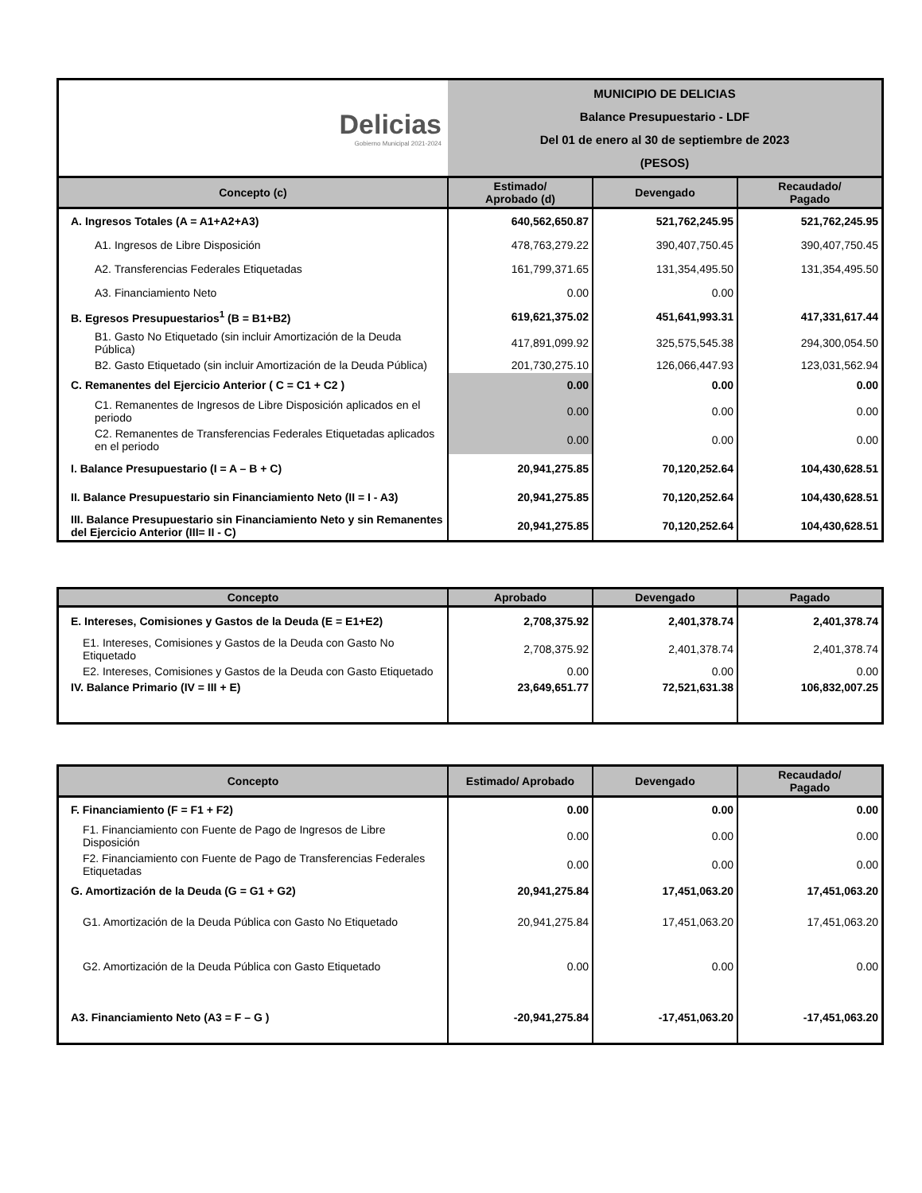| Delicias Gobierno Municipal 2021-2024 | MUNICIPIO DE DELICIAS Balance Presupuestario - LDF Del 01 de enero al 30 de septiembre de 2023 (PESOS) | | |
| Concepto (c) | Estimado/ Aprobado (d) | Devengado | Recaudado/ Pagado |
| A. Ingresos Totales (A = A1+A2+A3) | 640,562,650.87 | 521,762,245.95 | 521,762,245.95 |
| A1. Ingresos de Libre Disposición | 478,763,279.22 | 390,407,750.45 | 390,407,750.45 |
| A2. Transferencias Federales Etiquetadas | 161,799,371.65 | 131,354,495.50 | 131,354,495.50 |
| A3. Financiamiento Neto | 0.00 | 0.00 | |
| B. Egresos Presupuestarios<sup>1</sup> (B = B1+B2) | 619,621,375.02 | 451,641,993.31 | 417,331,617.44 |
| B1. Gasto No Etiquetado (sin incluir Amortización de la Deuda Pública) | 417,891,099.92 | 325,575,545.38 | 294,300,054.50 |
| B2. Gasto Etiquetado (sin incluir Amortización de la Deuda Pública) | 201,730,275.10 | 126,066,447.93 | 123,031,562.94 |
| C. Remanentes del Ejercicio Anterior ( C = C1 + C2 ) | 0.00 | 0.00 | 0.00 |
| C1. Remanentes de Ingresos de Libre Disposición aplicados en el periodo | 0.00 | 0.00 | 0.00 |
| C2. Remanentes de Transferencias Federales Etiquetadas aplicados en el periodo | 0.00 | 0.00 | 0.00 |
| I. Balance Presupuestario (I = A – B + C) | 20,941,275.85 | 70,120,252.64 | 104,430,628.51 |
| II. Balance Presupuestario sin Financiamiento Neto (II = I - A3) | 20,941,275.85 | 70,120,252.64 | 104,430,628.51 |
| III. Balance Presupuestario sin Financiamiento Neto y sin Remanentes del Ejercicio Anterior (III= II - C) | 20,941,275.85 | 70,120,252.64 | 104,430,628.51 |
| Concepto | Aprobado | Devengado | Pagado |
| --- | --- | --- | --- |
| E. Intereses, Comisiones y Gastos de la Deuda (E = E1+E2) | 2,708,375.92 | 2,401,378.74 | 2,401,378.74 |
| E1. Intereses, Comisiones y Gastos de la Deuda con Gasto No Etiquetado | 2,708,375.92 | 2,401,378.74 | 2,401,378.74 |
| E2. Intereses, Comisiones y Gastos de la Deuda con Gasto Etiquetado | 0.00 | 0.00 | 0.00 |
| IV. Balance Primario (IV = III + E) | 23,649,651.77 | 72,521,631.38 | 106,832,007.25 |
| Concepto | Estimado/ Aprobado | Devengado | Recaudado/ Pagado |
| --- | --- | --- | --- |
| F. Financiamiento (F = F1 + F2) | 0.00 | 0.00 | 0.00 |
| F1. Financiamiento con Fuente de Pago de Ingresos de Libre Disposición | 0.00 | 0.00 | 0.00 |
| F2. Financiamiento con Fuente de Pago de Transferencias Federales Etiquetadas | 0.00 | 0.00 | 0.00 |
| G. Amortización de la Deuda (G = G1 + G2) | 20,941,275.84 | 17,451,063.20 | 17,451,063.20 |
| G1. Amortización de la Deuda Pública con Gasto No Etiquetado | 20,941,275.84 | 17,451,063.20 | 17,451,063.20 |
| G2. Amortización de la Deuda Pública con Gasto Etiquetado | 0.00 | 0.00 | 0.00 |
| A3. Financiamiento Neto (A3 = F – G ) | -20,941,275.84 | -17,451,063.20 | -17,451,063.20 |